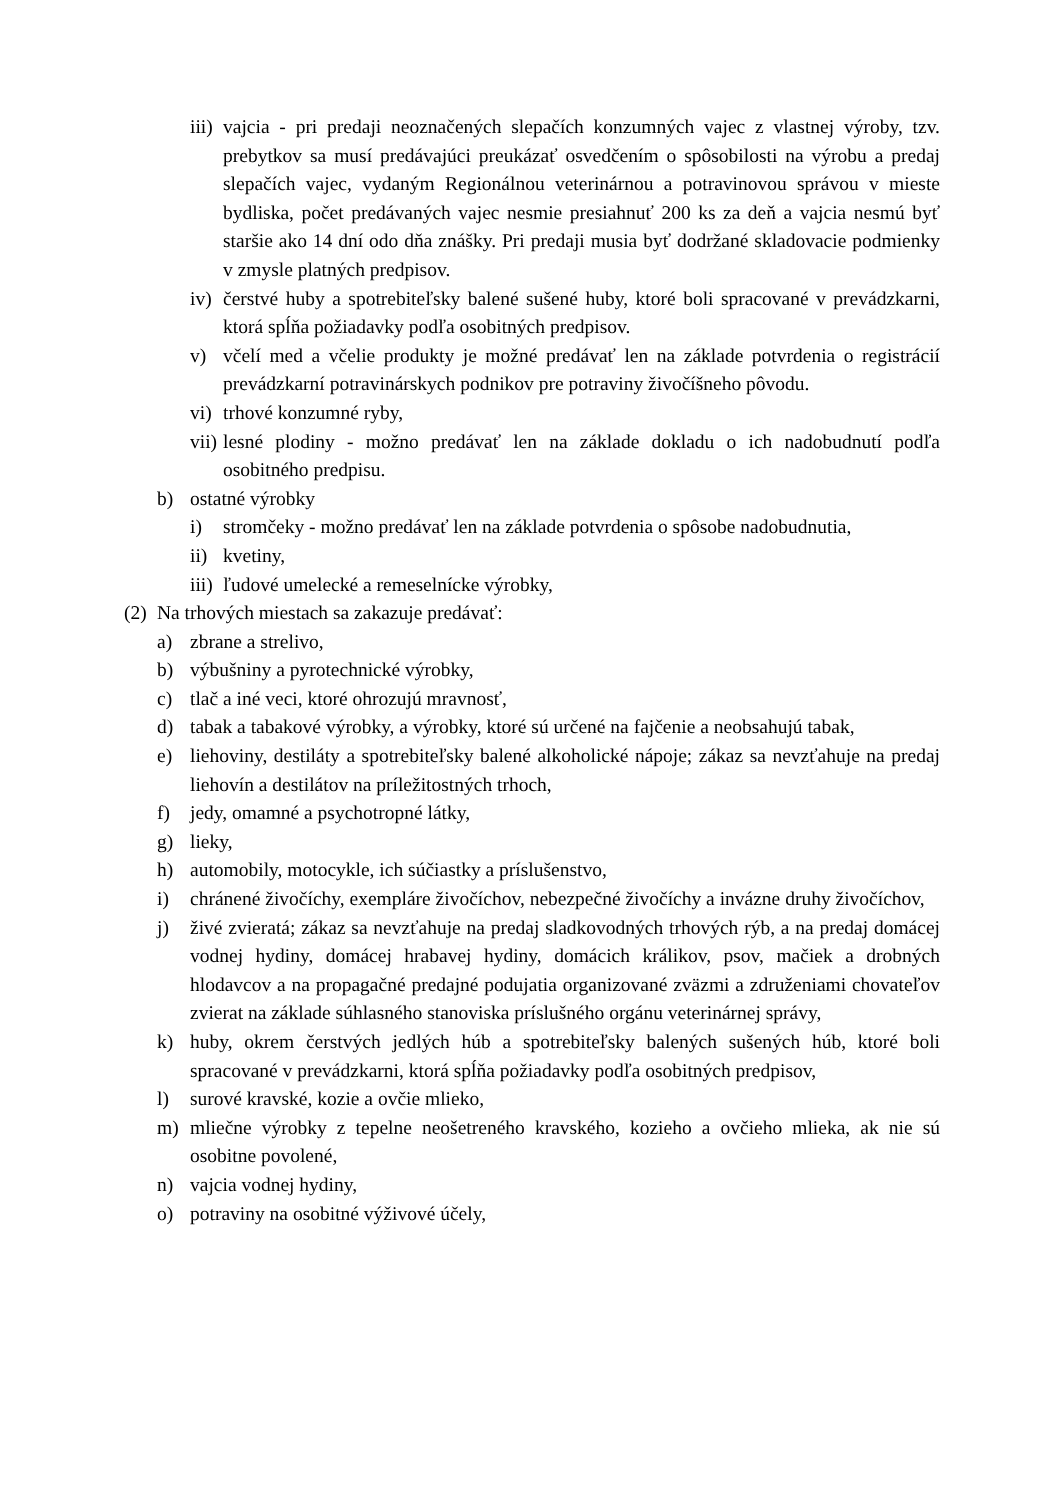iii) vajcia - pri predaji neoznačených slepačích konzumných vajec z vlastnej výroby, tzv. prebytkov sa musí predávajúci preukázať osvedčením o spôsobilosti na výrobu a predaj slepačích vajec, vydaným Regionálnou veterinárnou a potravinovou správou v mieste bydliska, počet predávaných vajec nesmie presiahnuť 200 ks za deň a vajcia nesmú byť staršie ako 14 dní odo dňa znášky. Pri predaji musia byť dodržané skladovacie podmienky v zmysle platných predpisov.
iv) čerstvé huby a spotrebiteľsky balené sušené huby, ktoré boli spracované v prevádzkarni, ktorá spĺňa požiadavky podľa osobitných predpisov.
v) včelí med a včelie produkty je možné predávať len na základe potvrdenia o registrácií prevádzkarní potravinárskych podnikov pre potraviny živočíšneho pôvodu.
vi) trhové konzumné ryby,
vii) lesné plodiny - možno predávať len na základe dokladu o ich nadobudnutí podľa osobitného predpisu.
b) ostatné výrobky
i) stromčeky - možno predávať len na základe potvrdenia o spôsobe nadobudnutia,
ii) kvetiny,
iii) ľudové umelecké a remeselnícke výrobky,
(2) Na trhových miestach sa zakazuje predávať:
a) zbrane a strelivo,
b) výbušniny a pyrotechnické výrobky,
c) tlač a iné veci, ktoré ohrozujú mravnosť,
d) tabak a tabakové výrobky, a výrobky, ktoré sú určené na fajčenie a neobsahujú tabak,
e) liehoviny, destiláty a spotrebiteľsky balené alkoholické nápoje; zákaz sa nevzťahuje na predaj liehovín a destilátov na príležitostných trhoch,
f) jedy, omamné a psychotropné látky,
g) lieky,
h) automobily, motocykle, ich súčiastky a príslušenstvo,
i) chránené živočíchy, exempláre živočíchov, nebezpečné živočíchy a invázne druhy živočíchov,
j) živé zvieratá; zákaz sa nevzťahuje na predaj sladkovodných trhových rýb, a na predaj domácej vodnej hydiny, domácej hrabavej hydiny, domácich králikov, psov, mačiek a drobných hlodavcov a na propagačné predajné podujatia organizované zväzmi a združeniami chovateľov zvierat na základe súhlasného stanoviska príslušného orgánu veterinárnej správy,
k) huby, okrem čerstvých jedlých húb a spotrebiteľsky balených sušených húb, ktoré boli spracované v prevádzkarni, ktorá spĺňa požiadavky podľa osobitných predpisov,
l) surové kravské, kozie a ovčie mlieko,
m) mliečne výrobky z tepelne neošetreného kravského, kozieho a ovčieho mlieka, ak nie sú osobitne povolené,
n) vajcia vodnej hydiny,
o) potraviny na osobitné výživové účely,